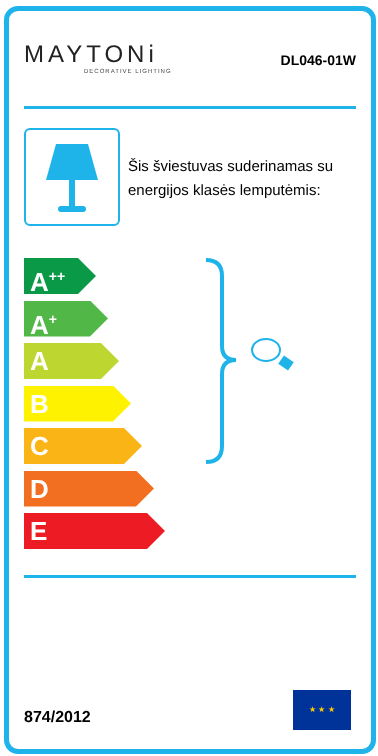MAYTONi
DECORATIVE LIGHTING
DL046-01W
Šis šviestuvas suderinamas su energijos klasės lemputėmis:
A<sup>++</sup>
A<sup>+</sup>
A
B
C
D
E
874/2012
★ ★ ★